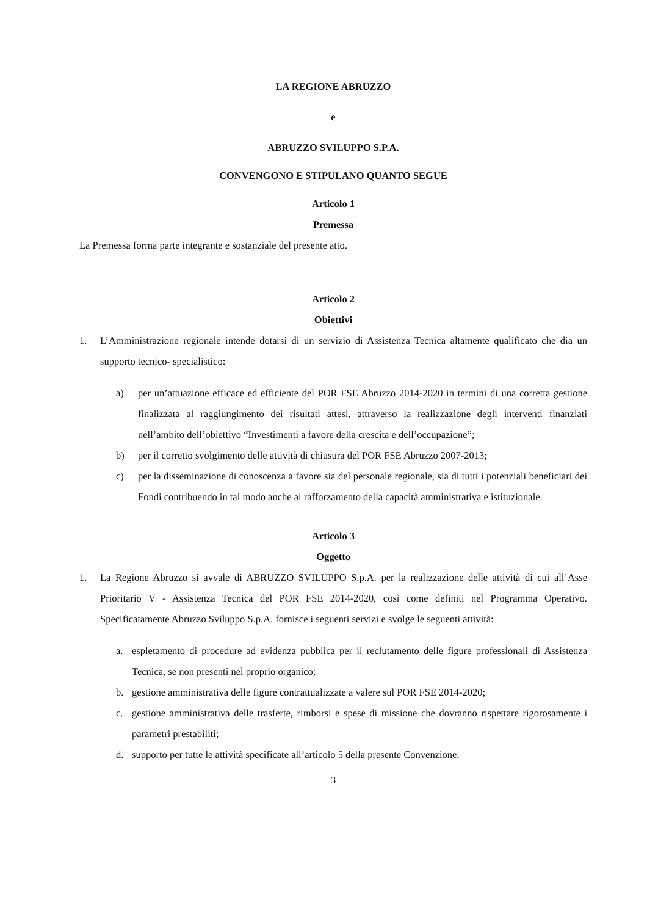LA REGIONE ABRUZZO
e
ABRUZZO SVILUPPO S.P.A.
CONVENGONO E STIPULANO QUANTO SEGUE
Articolo 1
Premessa
La Premessa forma parte integrante e sostanziale del presente atto.
Articolo 2
Obiettivi
1. L’Amministrazione regionale intende dotarsi di un servizio di Assistenza Tecnica altamente qualificato che dia un supporto tecnico- specialistico:
a) per un’attuazione efficace ed efficiente del POR FSE Abruzzo 2014-2020 in termini di una corretta gestione finalizzata al raggiungimento dei risultati attesi, attraverso la realizzazione degli interventi finanziati nell’ambito dell’obiettivo “Investimenti a favore della crescita e dell’occupazione”;
b) per il corretto svolgimento delle attività di chiusura del POR FSE Abruzzo 2007-2013;
c) per la disseminazione di conoscenza a favore sia del personale regionale, sia di tutti i potenziali beneficiari dei Fondi contribuendo in tal modo anche al rafforzamento della capacità amministrativa e istituzionale.
Articolo 3
Oggetto
1. La Regione Abruzzo si avvale di ABRUZZO SVILUPPO S.p.A. per la realizzazione delle attività di cui all’Asse Prioritario V - Assistenza Tecnica del POR FSE 2014-2020, così come definiti nel Programma Operativo. Specificatamente Abruzzo Sviluppo S.p.A. fornisce i seguenti servizi e svolge le seguenti attività:
a. espletamento di procedure ad evidenza pubblica per il reclutamento delle figure professionali di Assistenza Tecnica, se non presenti nel proprio organico;
b. gestione amministrativa delle figure contrattualizzate a valere sul POR FSE 2014-2020;
c. gestione amministrativa delle trasferte, rimborsi e spese di missione che dovranno rispettare rigorosamente i parametri prestabiliti;
d. supporto per tutte le attività specificate all’articolo 5 della presente Convenzione.
3